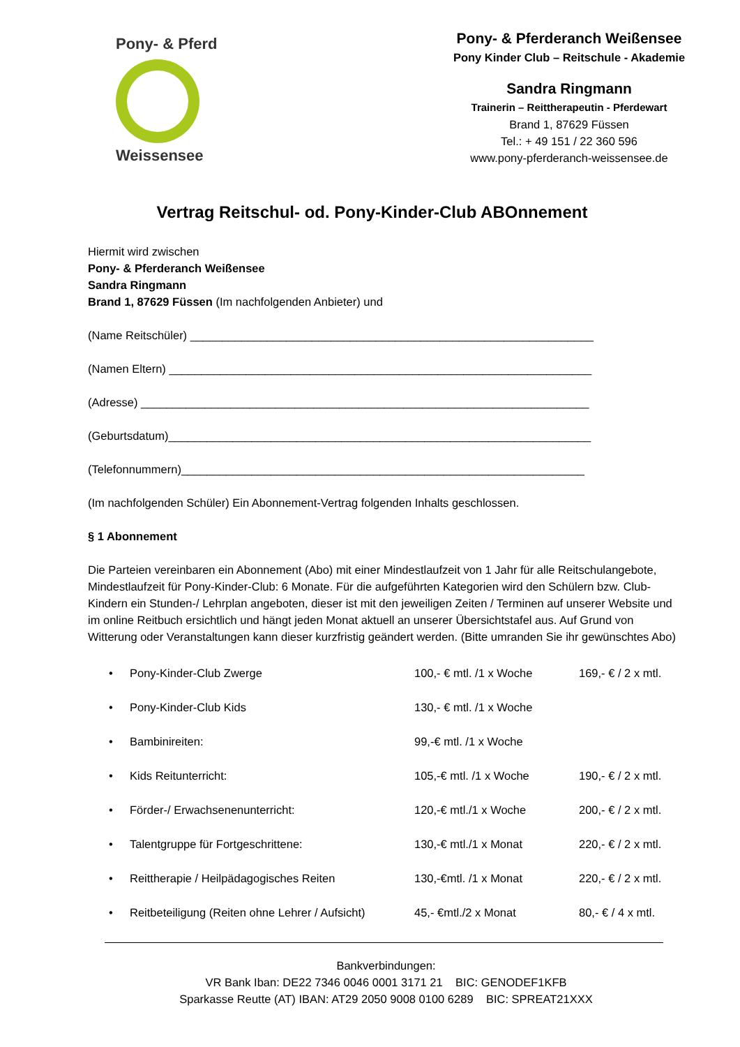Pony- & Pferd
Weissensee
Pony- & Pferderanch Weißensee
Pony Kinder Club – Reitschule - Akademie
Sandra Ringmann
Trainerin – Reittherapeutin - Pferdewart
Brand 1, 87629 Füssen
Tel.: + 49 151 / 22 360 596
www.pony-pferderanch-weissensee.de
Vertrag Reitschul- od. Pony-Kinder-Club ABOnnement
Hiermit wird zwischen
Pony- & Pferderanch Weißensee
Sandra Ringmann
Brand 1, 87629 Füssen (Im nachfolgenden Anbieter) und
(Name Reitschüler) _______________________________________________________________
(Namen Eltern) __________________________________________________________________
(Adresse) ______________________________________________________________________
(Geburtsdatum)__________________________________________________________________
(Telefonnummern)_______________________________________________________________
(Im nachfolgenden Schüler) Ein Abonnement-Vertrag folgenden Inhalts geschlossen.
§ 1 Abonnement
Die Parteien vereinbaren ein Abonnement (Abo) mit einer Mindestlaufzeit von 1 Jahr für alle Reitschulangebote, Mindestlaufzeit für Pony-Kinder-Club: 6 Monate. Für die aufgeführten Kategorien wird den Schülern bzw. Club-Kindern ein Stunden-/ Lehrplan angeboten, dieser ist mit den jeweiligen Zeiten / Terminen auf unserer Website und im online Reitbuch ersichtlich und hängt jeden Monat aktuell an unserer Übersichtstafel aus. Auf Grund von Witterung oder Veranstaltungen kann dieser kurzfristig geändert werden. (Bitte umranden Sie ihr gewünschtes Abo)
• Pony-Kinder-Club Zwerge 100,- € mtl. /1 x Woche 169,- € / 2 x mtl.
• Pony-Kinder-Club Kids 130,- € mtl. /1 x Woche
• Bambinireiten: 99,-€ mtl. /1 x Woche
• Kids Reitunterricht: 105,-€ mtl. /1 x Woche 190,- € / 2 x mtl.
• Förder-/ Erwachsenenunterricht: 120,-€ mtl./1 x Woche 200,- € / 2 x mtl.
• Talentgruppe für Fortgeschrittene: 130,-€ mtl./1 x Monat 220,- € / 2 x mtl.
• Reittherapie / Heilpädagogisches Reiten 130,-€mtl. /1 x Monat 220,- € / 2 x mtl.
• Reitbeteiligung (Reiten ohne Lehrer / Aufsicht) 45,- €mtl./2 x Monat 80,- € / 4 x mtl.
Bankverbindungen:
VR Bank Iban: DE22 7346 0046 0001 3171 21 BIC: GENODEF1KFB
Sparkasse Reutte (AT) IBAN: AT29 2050 9008 0100 6289 BIC: SPREAT21XXX